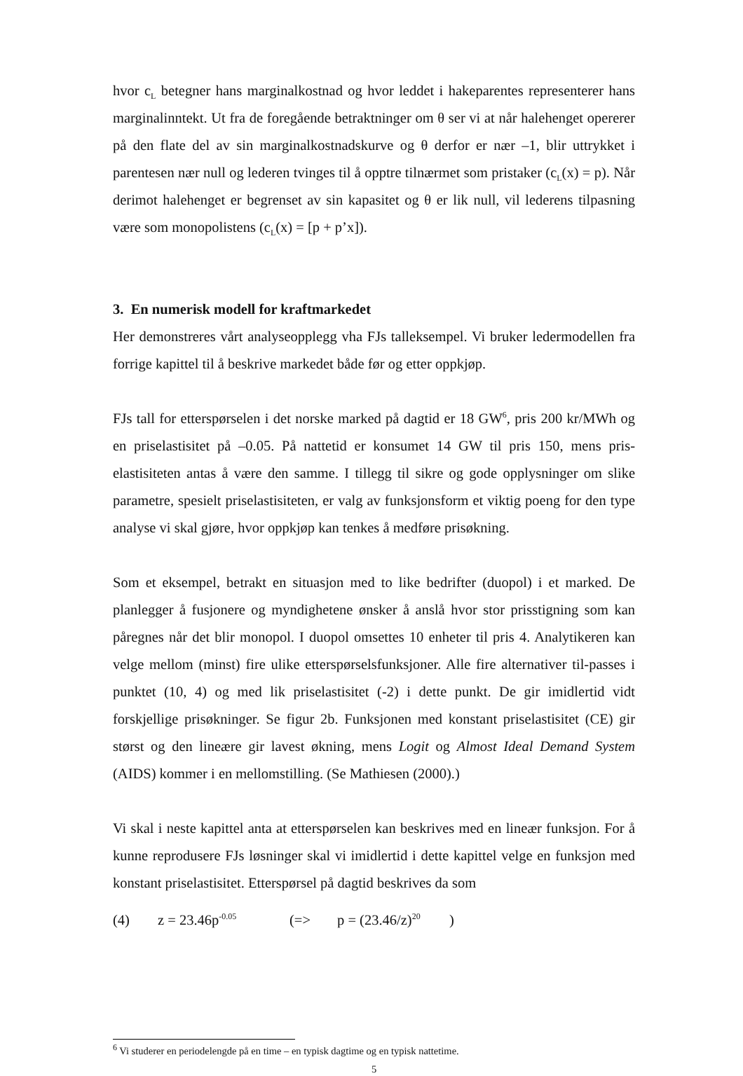hvor c<sub>L</sub> betegner hans marginalkostnad og hvor leddet i hakeparentes representerer hans marginalinntekt. Ut fra de foregående betraktninger om θ ser vi at når halehenget opererer på den flate del av sin marginalkostnadskurve og θ derfor er nær –1, blir uttrykket i parentesen nær null og lederen tvinges til å opptre tilnærmet som pristaker (c<sub>L</sub>(x) = p). Når derimot halehenget er begrenset av sin kapasitet og θ er lik null, vil lederens tilpasning være som monopolistens (c<sub>L</sub>(x) = [p + p’x]).
3. En numerisk modell for kraftmarkedet
Her demonstreres vårt analyseopplegg vha FJs talleksempel. Vi bruker ledermodellen fra forrige kapittel til å beskrive markedet både før og etter oppkjøp.
FJs tall for etterspørselen i det norske marked på dagtid er 18 GW<sup>6</sup>, pris 200 kr/MWh og en priselastisitet på –0.05. På nattetid er konsumet 14 GW til pris 150, mens pris-elastisiteten antas å være den samme. I tillegg til sikre og gode opplysninger om slike parametre, spesielt priselastisiteten, er valg av funksjonsform et viktig poeng for den type analyse vi skal gjøre, hvor oppkjøp kan tenkes å medføre prisøkning.
Som et eksempel, betrakt en situasjon med to like bedrifter (duopol) i et marked. De planlegger å fusjonere og myndighetene ønsker å anslå hvor stor prisstigning som kan påregnes når det blir monopol. I duopol omsettes 10 enheter til pris 4. Analytikeren kan velge mellom (minst) fire ulike etterspørselsfunksjoner. Alle fire alternativer til-passes i punktet (10, 4) og med lik priselastisitet (-2) i dette punkt. De gir imidlertid vidt forskjellige prisøkninger. Se figur 2b. Funksjonen med konstant priselastisitet (CE) gir størst og den lineære gir lavest økning, mens Logit og Almost Ideal Demand System (AIDS) kommer i en mellomstilling. (Se Mathiesen (2000).)
Vi skal i neste kapittel anta at etterspørselen kan beskrives med en lineær funksjon. For å kunne reprodusere FJs løsninger skal vi imidlertid i dette kapittel velge en funksjon med konstant priselastisitet. Etterspørsel på dagtid beskrives da som
(4) z = 23.46p<sup>-0.05</sup> (=> p = (23.46/z)<sup>20</sup>)
<sup>6</sup> Vi studerer en periodelengde på en time – en typisk dagtime og en typisk nattetime.
5